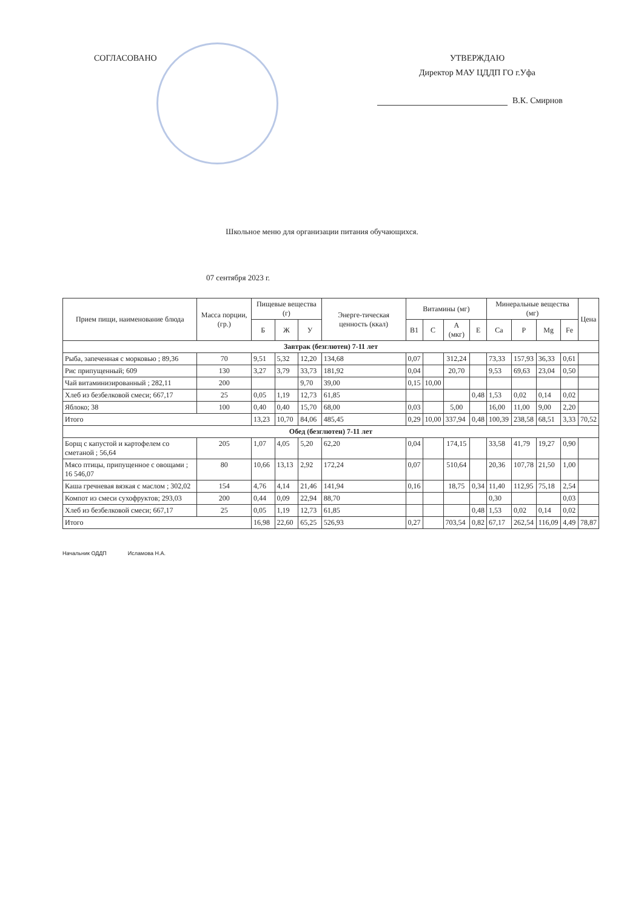СОГЛАСОВАНО УТВЕРЖДАЮ
Директор МАУ ЦДДП ГО г.Уфа
В.К. Смирнов
Школьное меню для организации питания обучающихся.
07 сентября 2023 г.
| Прием пищи, наименование блюда | Масса порции, (гр.) | Пищевые вещества (г) | | | Энерге-тическая ценность (ккал) | Витамины (мг) | | | | Минеральные вещества (мг) | | | | Цена |
| --- | --- | --- | --- | --- | --- | --- | --- | --- | --- | --- | --- | --- | --- | --- |
| | | Б | Ж | У | | В1 | С | А (мкг) | Е | Ca | P | Mg | Fe | |
| Завтрак (безглютен) 7-11 лет | | | | | | | | | | | | | | |
| Рыба, запеченная с морковью ; 89,36 | 70 | 9,51 | 5,32 | 12,20 | 134,68 | 0,07 | | 312,24 | | 73,33 | 157,93 | 36,33 | 0,61 | |
| Рис припущенный; 609 | 130 | 3,27 | 3,79 | 33,73 | 181,92 | 0,04 | | 20,70 | | 9,53 | 69,63 | 23,04 | 0,50 | |
| Чай витаминизированный ; 282,11 | 200 | | | 9,70 | 39,00 | 0,15 | 10,00 | | | | | | | |
| Хлеб из безбелковой смеси; 667,17 | 25 | 0,05 | 1,19 | 12,73 | 61,85 | | | | 0,48 | 1,53 | 0,02 | 0,14 | 0,02 | |
| Яблоко; 38 | 100 | 0,40 | 0,40 | 15,70 | 68,00 | 0,03 | | 5,00 | | 16,00 | 11,00 | 9,00 | 2,20 | |
| Итого | | 13,23 | 10,70 | 84,06 | 485,45 | 0,29 | 10,00 | 337,94 | 0,48 | 100,39 | 238,58 | 68,51 | 3,33 | 70,52 |
| Обед (безглютен) 7-11 лет | | | | | | | | | | | | | | |
| Борщ с капустой и картофелем со сметаной ; 56,64 | 205 | 1,07 | 4,05 | 5,20 | 62,20 | 0,04 | | 174,15 | | 33,58 | 41,79 | 19,27 | 0,90 | |
| Мясо птицы, припущенное с овощами ; 16 546,07 | 80 | 10,66 | 13,13 | 2,92 | 172,24 | 0,07 | | 510,64 | | 20,36 | 107,78 | 21,50 | 1,00 | |
| Каша гречневая вязкая с маслом ; 302,02 | 154 | 4,76 | 4,14 | 21,46 | 141,94 | 0,16 | | 18,75 | 0,34 | 11,40 | 112,95 | 75,18 | 2,54 | |
| Компот из смеси сухофруктов; 293,03 | 200 | 0,44 | 0,09 | 22,94 | 88,70 | | | | | 0,30 | | | 0,03 | |
| Хлеб из безбелковой смеси; 667,17 | 25 | 0,05 | 1,19 | 12,73 | 61,85 | | | | 0,48 | 1,53 | 0,02 | 0,14 | 0,02 | |
| Итого | | 16,98 | 22,60 | 65,25 | 526,93 | 0,27 | | 703,54 | 0,82 | 67,17 | 262,54 | 116,09 | 4,49 | 78,87 |
Начальник ОДДП Исламова Н.А.